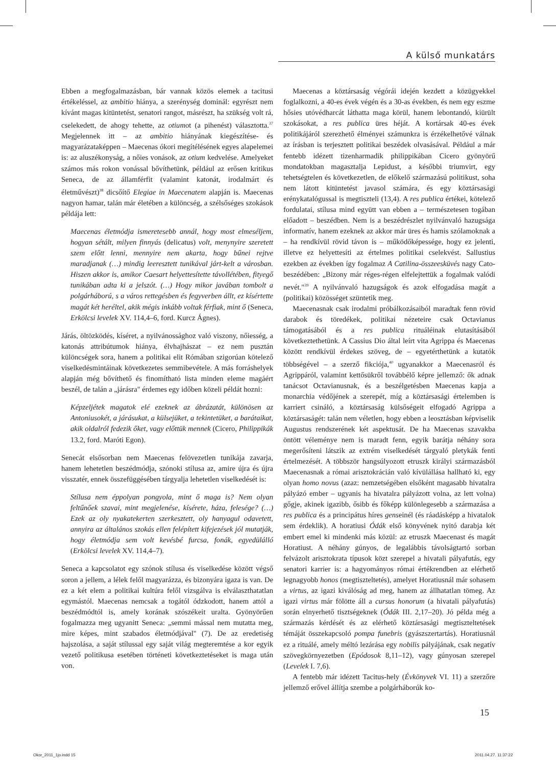A külső munkatárs
Ebben a megfogalmazásban, bár vannak közös elemek a tacitusi értékeléssel, az ambitio hiánya, a szerénység dominál: egyrészt nem kívánt magas kitüntetést, senatori rangot, másrészt, ha szükség volt rá, cselekedett, de ahogy tehette, az otiumot (a pihenést) választotta.<sup>37</sup> Megjelennek itt – az ambitio hiányának kiegészítése- és magyarázataképpen – Maecenas ókori megítélésének egyes alapelemei is: az aluszékonyság, a nőies vonások, az otium kedvelése. Amelyeket számos más rokon vonással bővíthetünk, például az erősen kritikus Seneca, de az államférfit (valamint katonát, irodalmárt és életművészt)<sup>38</sup> dicsőítő Elegiae in Maecenatem alapján is. Maecenas nagyon hamar, talán már életében a különcség, a szélsőséges szokások példája lett:
Maecenas életmódja ismeretesebb annál, hogy most elmeséljem, hogyan sétált, milyen finnyás (delicatus) volt, menynyire szeretett szem előtt lenni, mennyire nem akarta, hogy bűnei rejtve maradjanak (…) mindig leeresztett tunikával járt-kelt a városban. Hiszen akkor is, amikor Caesart helyettesítette távollétében, fityegő tunikában adta ki a jelszót. (…) Hogy mikor javában tombolt a polgárháború, s a város rettegésben és fegyverben állt, ez kísértette magát két heréltel, akik mégis inkább voltak férfiak, mint ő (Seneca, Erkölcsi levelek XV. 114,4–6, ford. Kurcz Ágnes).
Járás, öltözködés, kíséret, a nyilvánossághoz való viszony, nőiesség, a katonás attribútumok hiánya, élvhajhászat – ez nem pusztán különcségek sora, hanem a politikai elit Rómában szigorúan kötelező viselkedésmintáinak következetes semmibevétele. A más forráshelyek alapján még bővíthető és finomítható lista minden eleme magáért beszél, de talán a „járásra" érdemes egy időben közeli példát hozni:
Képzeljétek magatok elé ezeknek az ábrázatát, különösen az Antoniusokét, a járásukat, a külsejüket, a tekintetüket, a barátaikat, akik oldalról fedezik őket, vagy előttük mennek (Cicero, Philippikák 13.2, ford. Maróti Egon).
Senecát elsősorban nem Maecenas felövezetlen tunikája zavarja, hanem lehetetlen beszédmódja, szónoki stílusa az, amire újra és újra visszatér, ennek összefüggésében tárgyalja lehetetlen viselkedését is:
Stílusa nem éppolyan pongyola, mint ő maga is? Nem olyan feltűnőek szavai, mint megjelenése, kísérete, háza, felesége? (…) Ezek az oly nyakatekerten szerkesztett, oly hanyagul odavetett, annyira az általános szokás ellen felépített kifejezések jól mutatják, hogy életmódja sem volt kevésbé furcsa, fonák, egyedülálló (Erkölcsi levelek XV. 114,4–7).
Seneca a kapcsolatot egy szónok stílusa és viselkedése között végső soron a jellem, a lélek felől magyarázza, és bizonyára igaza is van. De ez a két elem a politikai kultúra felől vizsgálva is elválaszthatatlan egymástól. Maecenas nemcsak a togától ódzkodott, hanem attól a beszédmódtól is, amely korának szószékeit uralta. Gyönyörűen fogalmazza meg ugyanitt Seneca: „semmi mással nem mutatta meg, mire képes, mint szabados életmódjával" (7). De az eredetiség hajszolása, a saját stílussal egy saját világ megteremtése a kor egyik vezető politikusa esetében történeti következtetéseket is maga után von.
Maecenas a köztársaság végórái idején kezdett a közügyekkel foglalkozni, a 40-es évek végén és a 30-as években, és nem egy eszme hősies utóvédharcát láthatta maga körül, hanem lebontandó, kiürült szokásokat, a res publica üres héját. A kortársak 40-es évek politikájáról szerezhető élményei számunkra is érzékelhetővé válnak az írásban is terjesztett politikai beszédek olvasásával. Például a már fentebb idézett tizenharmadik philippikában Cicero gyönyörű mondatokban magasztalja Lepidust, a későbbi triumvirt, egy tehetségtelen és következetlen, de előkelő származású politikust, soha nem látott kitüntetést javasol számára, és egy köztársasági erénykatalógussal is megtiszteli (13,4). A res publica értékei, kötelező fordulatai, stílusa mind együtt van ebben a – természetesen togában előadott – beszédben. Nem is a beszédrészlet nyilvánvaló hazugsága informatív, hanem ezeknek az akkor már üres és hamis szólamoknak a – ha rendkívül rövid távon is – működőképessége, hogy ez jelenti, illetve ez helyettesíti az értelmes politikai cselekvést. Sallustius ezekben az években így fogalmaz A Catilina-összeesküvés nagy Cato-beszédében: „Bizony már réges-régen elfelejtettük a fogalmak valódi nevét."<sup>39</sup> A nyilvánvaló hazugságok és azok elfogadása magát a (politikai) közösséget szüntetik meg.
Maecenasnak csak irodalmi próbálkozásaiból maradtak fenn rövid darabok és töredékek, politikai nézeteire csak Octavianus támogatásából és a res publica rituáléinak elutasításából következtethetünk. A Cassius Dio által leírt vita Agrippa és Maecenas között rendkívül érdekes szöveg, de – egyetérthetünk a kutatók többségével – a szerző fikciója,<sup>40</sup> ugyanakkor a Maecenasról és Agrippáról, valamint kettősükről továbbélő képre jellemző: ők adnak tanácsot Octavianusnak, és a beszélgetésben Maecenas kapja a monarchia védőjének a szerepét, míg a köztársasági értelemben is karriert csináló, a köztársaság külsőségeit elfogadó Agrippa a köztársaságét: talán nem véletlen, hogy ebben a leosztásban képviselik Augustus rendszerének két aspektusát. De ha Maecenas szavakba öntött véleménye nem is maradt fenn, egyik barátja néhány sora megerősíteni látszik az extrém viselkedését tárgyaló pletykák fenti értelmezését. A többször hangsúlyozott etruszk királyi származásból Maecenasnak a római arisztokrácián való kívülállása hallható ki, egy olyan homo novus (azaz: nemzetségében elsőként magasabb hivatalra pályázó ember – ugyanis ha hivatalra pályázott volna, az lett volna) gőgje, akinek igazibb, ősibb és főképp különlegesebb a származása a res publica és a principátus híres genseinél (és ráadásképp a hivatalok sem érdeklik). A horatiusi Ódák első könyvének nyitó darabja két embert emel ki mindenki más közül: az etruszk Maecenast és magát Horatiust. A néhány gúnyos, de legalábbis távolságtartó sorban felvázolt arisztokrata típusok közt szerepel a hivatali pályafutás, egy senatori karrier is: a hagyományos római értékrendben az elérhető legnagyobb honos (megtiszteltetés), amelyet Horatiusnál már sohasem a virtus, az igazi kiválóság ad meg, hanem az állhatatlan tömeg. Az igazi virtus már fölötte áll a cursus honorum (a hivatali pályafutás) során elnyerhető tisztségeknek (Ódák III. 2,17–20). Jó példa még a származás kérdését és az elérhető köztársasági megtiszteltetések témáját összekapcsoló pompa funebris (gyászszertartás). Horatiusnál ez a rituálé, amely méltó lezárása egy nobilis pályájának, csak negatív szövegkörnyezetben (Epódosok 8,11–12), vagy gúnyosan szerepel (Levelek I. 7,6).
A fentebb már idézett Tacitus-hely (Évkönyvek VI. 11) a szerzőre jellemző erővel állítja szembe a polgárháborúk ko-
15
Okor_2011_1jo.indd 15 2011.04.27. 11:37:22